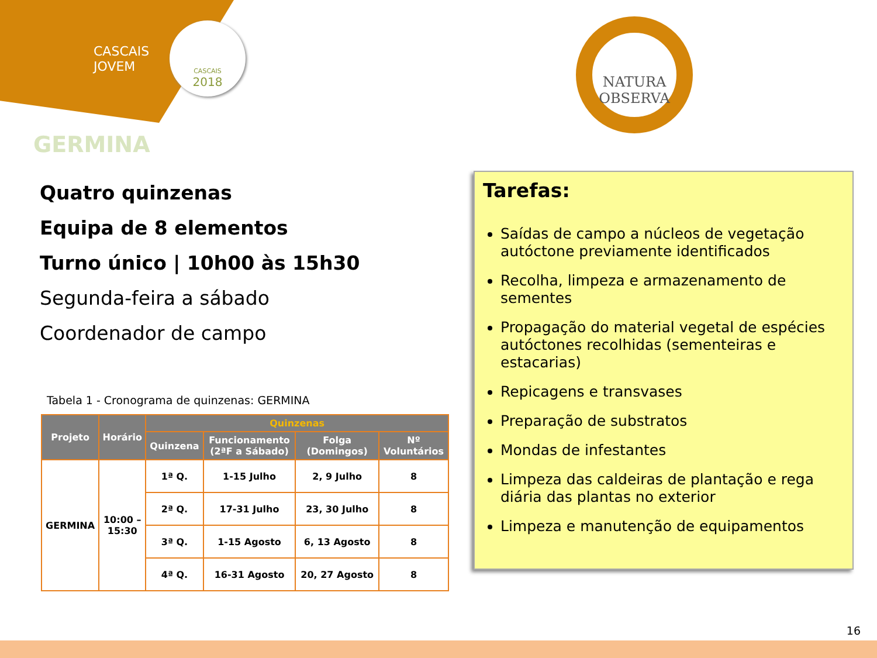CASCAIS
JOVEM
CASCAIS
2018
NATURA
OBSERVA
GERMINA
Quatro quinzenas
Equipa de 8 elementos
Turno único | 10h00 às 15h30
Segunda-feira a sábado
Coordenador de campo
Tabela 1 - Cronograma de quinzenas: GERMINA
| Projeto | Horário | Quinzenas | | | |
| --- | --- | --- | --- | --- | --- |
| | | Quinzena | Funcionamento (2ªF a Sábado) | Folga (Domingos) | Nº Voluntários |
| GERMINA | 10:00 – 15:30 | 1ª Q. | 1-15 Julho | 2, 9 Julho | 8 |
| | | 2ª Q. | 17-31 Julho | 23, 30 Julho | 8 |
| | | 3ª Q. | 1-15 Agosto | 6, 13 Agosto | 8 |
| | | 4ª Q. | 16-31 Agosto | 20, 27 Agosto | 8 |
Tarefas:
Saídas de campo a núcleos de vegetação autóctone previamente identificados
Recolha, limpeza e armazenamento de sementes
Propagação do material vegetal de espécies autóctones recolhidas (sementeiras e estacarias)
Repicagens e transvases
Preparação de substratos
Mondas de infestantes
Limpeza das caldeiras de plantação e rega diária das plantas no exterior
Limpeza e manutenção de equipamentos
16